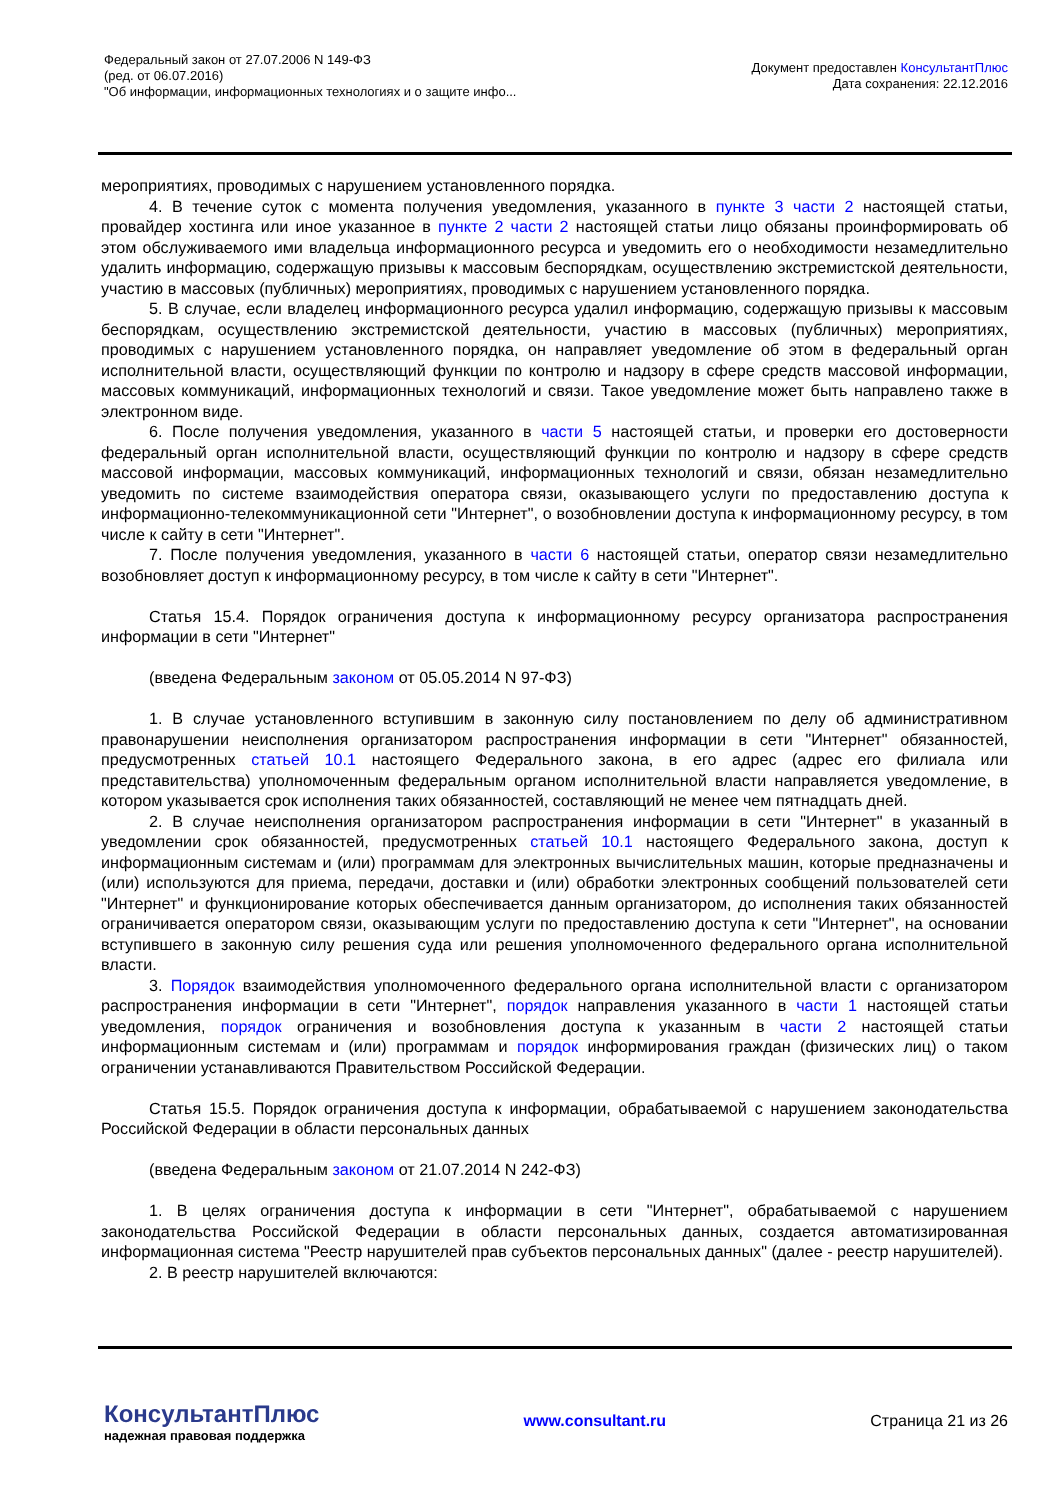Федеральный закон от 27.07.2006 N 149-ФЗ
(ред. от 06.07.2016)
"Об информации, информационных технологиях и о защите инфо...
Документ предоставлен КонсультантПлюс
Дата сохранения: 22.12.2016
мероприятиях, проводимых с нарушением установленного порядка.
4. В течение суток с момента получения уведомления, указанного в пункте 3 части 2 настоящей статьи, провайдер хостинга или иное указанное в пункте 2 части 2 настоящей статьи лицо обязаны проинформировать об этом обслуживаемого ими владельца информационного ресурса и уведомить его о необходимости незамедлительно удалить информацию, содержащую призывы к массовым беспорядкам, осуществлению экстремистской деятельности, участию в массовых (публичных) мероприятиях, проводимых с нарушением установленного порядка.
5. В случае, если владелец информационного ресурса удалил информацию, содержащую призывы к массовым беспорядкам, осуществлению экстремистской деятельности, участию в массовых (публичных) мероприятиях, проводимых с нарушением установленного порядка, он направляет уведомление об этом в федеральный орган исполнительной власти, осуществляющий функции по контролю и надзору в сфере средств массовой информации, массовых коммуникаций, информационных технологий и связи. Такое уведомление может быть направлено также в электронном виде.
6. После получения уведомления, указанного в части 5 настоящей статьи, и проверки его достоверности федеральный орган исполнительной власти, осуществляющий функции по контролю и надзору в сфере средств массовой информации, массовых коммуникаций, информационных технологий и связи, обязан незамедлительно уведомить по системе взаимодействия оператора связи, оказывающего услуги по предоставлению доступа к информационно-телекоммуникационной сети "Интернет", о возобновлении доступа к информационному ресурсу, в том числе к сайту в сети "Интернет".
7. После получения уведомления, указанного в части 6 настоящей статьи, оператор связи незамедлительно возобновляет доступ к информационному ресурсу, в том числе к сайту в сети "Интернет".
Статья 15.4. Порядок ограничения доступа к информационному ресурсу организатора распространения информации в сети "Интернет"
(введена Федеральным законом от 05.05.2014 N 97-ФЗ)
1. В случае установленного вступившим в законную силу постановлением по делу об административном правонарушении неисполнения организатором распространения информации в сети "Интернет" обязанностей, предусмотренных статьей 10.1 настоящего Федерального закона, в его адрес (адрес его филиала или представительства) уполномоченным федеральным органом исполнительной власти направляется уведомление, в котором указывается срок исполнения таких обязанностей, составляющий не менее чем пятнадцать дней.
2. В случае неисполнения организатором распространения информации в сети "Интернет" в указанный в уведомлении срок обязанностей, предусмотренных статьей 10.1 настоящего Федерального закона, доступ к информационным системам и (или) программам для электронных вычислительных машин, которые предназначены и (или) используются для приема, передачи, доставки и (или) обработки электронных сообщений пользователей сети "Интернет" и функционирование которых обеспечивается данным организатором, до исполнения таких обязанностей ограничивается оператором связи, оказывающим услуги по предоставлению доступа к сети "Интернет", на основании вступившего в законную силу решения суда или решения уполномоченного федерального органа исполнительной власти.
3. Порядок взаимодействия уполномоченного федерального органа исполнительной власти с организатором распространения информации в сети "Интернет", порядок направления указанного в части 1 настоящей статьи уведомления, порядок ограничения и возобновления доступа к указанным в части 2 настоящей статьи информационным системам и (или) программам и порядок информирования граждан (физических лиц) о таком ограничении устанавливаются Правительством Российской Федерации.
Статья 15.5. Порядок ограничения доступа к информации, обрабатываемой с нарушением законодательства Российской Федерации в области персональных данных
(введена Федеральным законом от 21.07.2014 N 242-ФЗ)
1. В целях ограничения доступа к информации в сети "Интернет", обрабатываемой с нарушением законодательства Российской Федерации в области персональных данных, создается автоматизированная информационная система "Реестр нарушителей прав субъектов персональных данных" (далее - реестр нарушителей).
2. В реестр нарушителей включаются:
КонсультантПлюс
надежная правовая поддержка
www.consultant.ru Страница 21 из 26